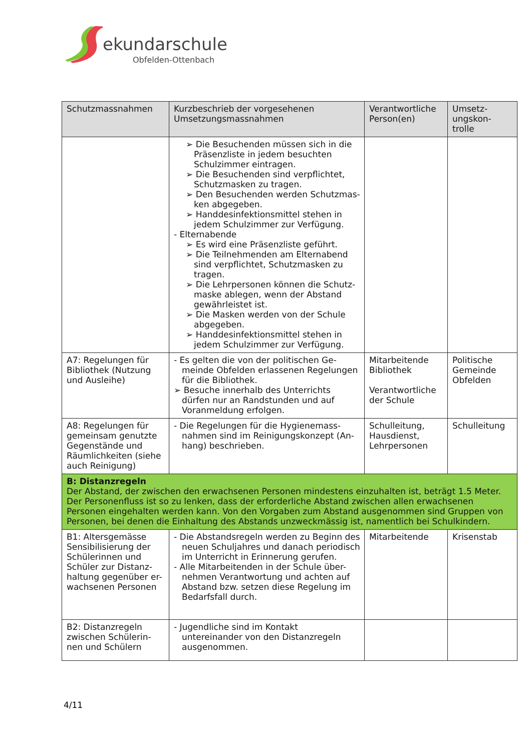ekundarschule
Obfelden-Ottenbach
| Schutzmassnahmen | Kurzbeschrieb der vorgesehenen Umsetzungsmassnahmen | Verantwortliche Person(en) | Umsetz-ungskon-trolle |
| --- | --- | --- | --- |
| | ➢ Die Besuchenden müssen sich in die Präsenzliste in jedem besuchten Schulzimmer eintragen. ➢ Die Besuchenden sind verpflichtet, Schutzmasken zu tragen. ➢ Den Besuchenden werden Schutzmas-ken abgegeben. ➢ Handdesinfektionsmittel stehen in jedem Schulzimmer zur Verfügung. - Elternabende ➢ Es wird eine Präsenzliste geführt. ➢ Die Teilnehmenden am Elternabend sind verpflichtet, Schutzmasken zu tragen. ➢ Die Lehrpersonen können die Schutz-maske ablegen, wenn der Abstand gewährleistet ist. ➢ Die Masken werden von der Schule abgegeben. ➢ Handdesinfektionsmittel stehen in jedem Schulzimmer zur Verfügung. | | |
| A7: Regelungen für Bibliothek (Nutzung und Ausleihe) | - Es gelten die von der politischen Ge-meinde Obfelden erlassenen Regelungen für die Bibliothek. ➢ Besuche innerhalb des Unterrichts dürfen nur an Randstunden und auf Voranmeldung erfolgen. | Mitarbeitende Bibliothek Verantwortliche der Schule | Politische Gemeinde Obfelden |
| A8: Regelungen für gemeinsam genutzte Gegenstände und Räumlichkeiten (siehe auch Reinigung) | - Die Regelungen für die Hygienemass-nahmen sind im Reinigungskonzept (An-hang) beschrieben. | Schulleitung, Hausdienst, Lehrpersonen | Schulleitung |
| B: Distanzregeln Der Abstand, der zwischen den erwachsenen Personen mindestens einzuhalten ist, beträgt 1.5 Meter. Der Personenfluss ist so zu lenken, dass der erforderliche Abstand zwischen allen erwachsenen Personen eingehalten werden kann. Von den Vorgaben zum Abstand ausgenommen sind Gruppen von Personen, bei denen die Einhaltung des Abstands unzweckmässig ist, namentlich bei Schulkindern. | | | |
| B1: Altersgemässe Sensibilisierung der Schülerinnen und Schüler zur Distanz-haltung gegenüber er-wachsenen Personen | - Die Abstandsregeln werden zu Beginn des neuen Schuljahres und danach periodisch im Unterricht in Erinnerung gerufen. - Alle Mitarbeitenden in der Schule über-nehmen Verantwortung und achten auf Abstand bzw. setzen diese Regelung im Bedarfsfall durch. | Mitarbeitende | Krisenstab |
| B2: Distanzregeln zwischen Schülerin-nen und Schülern | - Jugendliche sind im Kontakt untereinander von den Distanzregeln ausgenommen. | | |
4/11